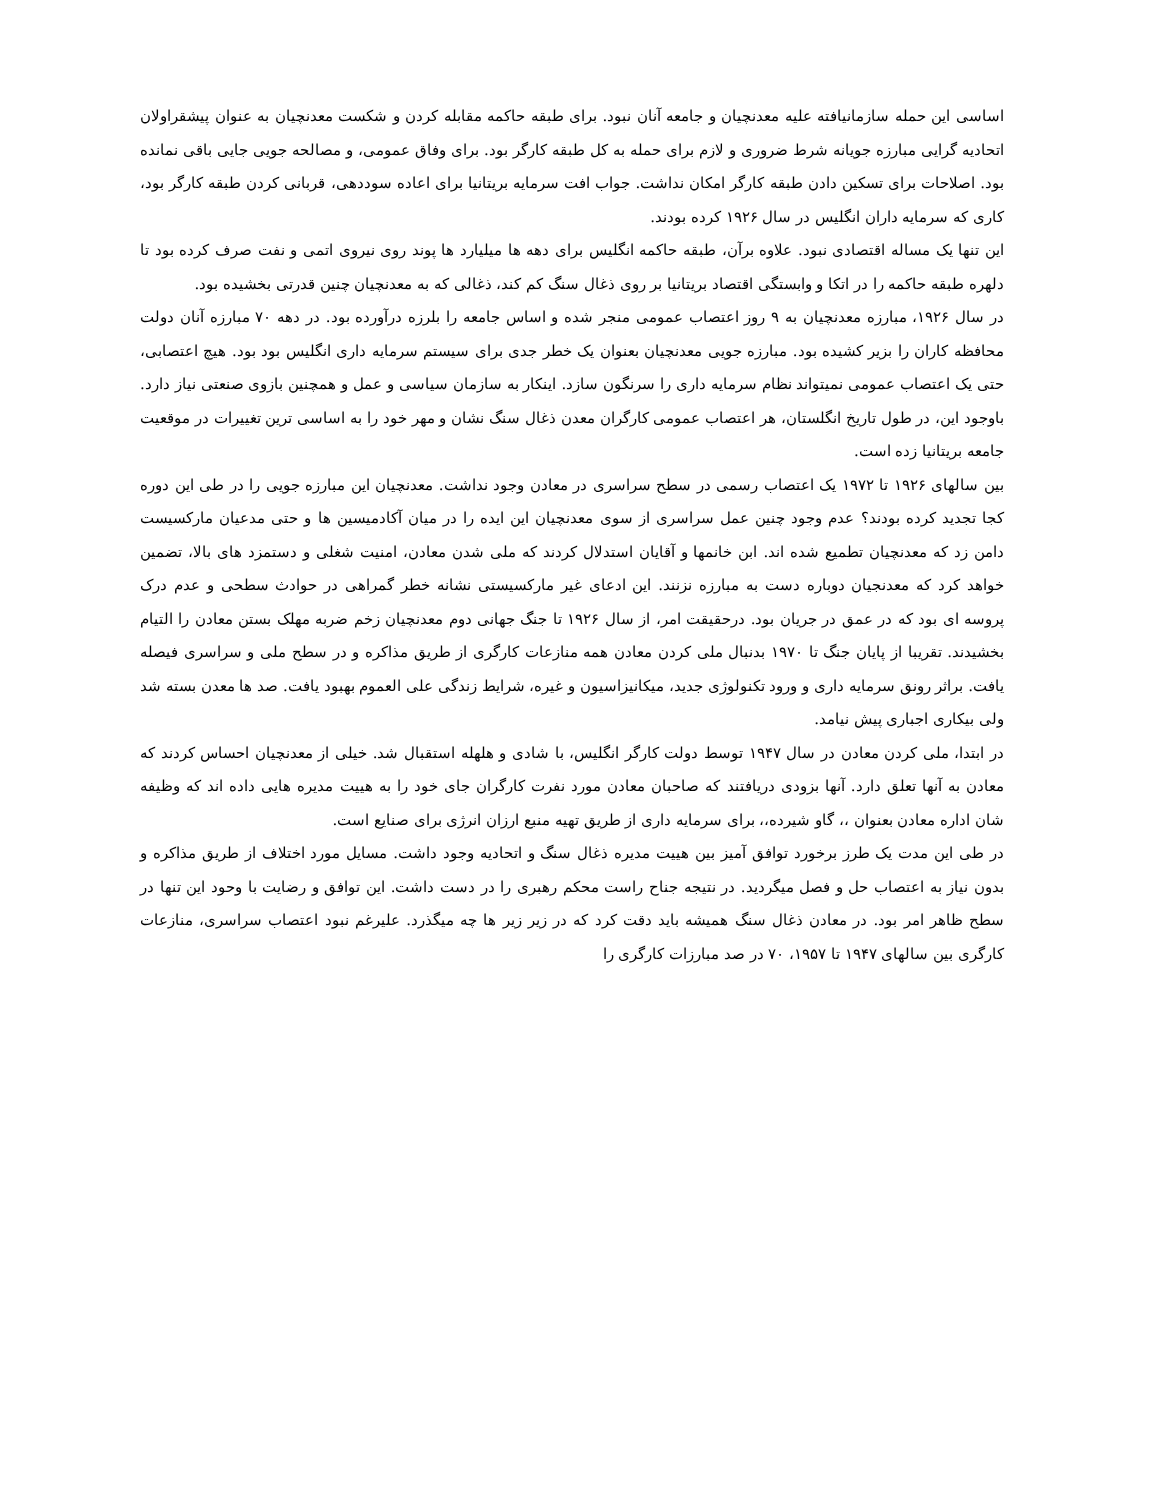اساسی این حمله سازمانیافته علیه معدنچیان و جامعه آنان نبود. برای طبقه حاکمه مقابله کردن و شکست معدنچیان به عنوان پیشقراولان اتحادیه گرایی مبارزه جویانه شرط ضروری و لازم برای حمله به کل طبقه کارگر بود. برای وفاق عمومی، و مصالحه جویی جایی باقی نمانده بود. اصلاحات برای تسکین دادن طبقه کارگر امکان نداشت. جواب افت سرمایه بریتانیا برای اعاده سوددهی، قربانی کردن طبقه کارگر بود، کاری که سرمایه داران انگلیس در سال ۱۹۲۶ کرده بودند.
این تنها یک مساله اقتصادی نبود. علاوه برآن، طبقه حاکمه انگلیس برای دهه ها میلیارد ها پوند روی نیروی اتمی و نفت صرف کرده بود تا دلهره طبقه حاکمه را در اتکا و وابستگی اقتصاد بریتانیا بر روی ذغال سنگ کم کند، ذغالی که به معدنچیان چنین قدرتی بخشیده بود.
در سال ۱۹۲۶، مبارزه معدنچیان به ۹ روز اعتصاب عمومی منجر شده و اساس جامعه را بلرزه درآورده بود. در دهه ۷۰ مبارزه آنان دولت محافظه کاران را بزیر کشیده بود. مبارزه جویی معدنچیان بعنوان یک خطر جدی برای سیستم سرمایه داری انگلیس بود بود. هیچ اعتصابی، حتی یک اعتصاب عمومی نمیتواند نظام سرمایه داری را سرنگون سازد. اینکار به سازمان سیاسی و عمل و همچنین بازوی صنعتی نیاز دارد. باوجود این، در طول تاریخ انگلستان، هر اعتصاب عمومی کارگران معدن ذغال سنگ نشان و مهر خود را به اساسی ترین تغییرات در موقعیت جامعه بریتانیا زده است.
بین سالهای ۱۹۲۶ تا ۱۹۷۲ یک اعتصاب رسمی در سطح سراسری در معادن وجود نداشت. معدنچیان این مبارزه جویی را در طی این دوره کجا تجدید کرده بودند؟ عدم وجود چنین عمل سراسری از سوی معدنچیان این ایده را در میان آکادمیسین ها و حتی مدعیان مارکسیست دامن زد که معدنچیان تطمیع شده اند. ابن خانمها و آقایان استدلال کردند که ملی شدن معادن، امنیت شغلی و دستمزد های بالا، تضمین خواهد کرد که معدنجیان دوباره دست به مبارزه نزنند. این ادعای غیر مارکسیستی نشانه خطر گمراهی در حوادث سطحی و عدم درک پروسه ای بود که در عمق در جریان بود. درحقیقت امر، از سال ۱۹۲۶ تا جنگ جهانی دوم معدنچیان زخم ضربه مهلک بستن معادن را التیام بخشیدند. تقریبا از پایان جنگ تا ۱۹۷۰ بدنبال ملی کردن معادن همه منازعات کارگری از طریق مذاکره و در سطح ملی و سراسری فیصله یافت. براثر رونق سرمایه داری و ورود تکنولوژی جدید، میکانیزاسیون و غیره، شرایط زندگی علی العموم بهبود یافت. صد ها معدن بسته شد ولی بیکاری اجباری پیش نیامد.
در ابتدا، ملی کردن معادن در سال ۱۹۴۷ توسط دولت کارگر انگلیس، با شادی و هلهله استقبال شد. خیلی از معدنچیان احساس کردند که معادن به آنها تعلق دارد. آنها بزودی دریافتند که صاحبان معادن مورد نفرت کارگران جای خود را به هییت مدیره هایی داده اند که وظیفه شان اداره معادن بعنوان ،، گاو شیرده،، برای سرمایه داری از طریق تهیه منبع ارزان انرژی برای صنایع است.
در طی این مدت یک طرز برخورد توافق آمیز بین هییت مدیره ذغال سنگ و اتحادیه وجود داشت. مسایل مورد اختلاف از طریق مذاکره و بدون نیاز به اعتصاب حل و فصل میگردید. در نتیجه جناح راست محکم رهبری را در دست داشت. این توافق و رضایت با وحود این تنها در سطح ظاهر امر بود. در معادن ذغال سنگ همیشه باید دقت کرد که در زیر زیر ها چه میگذرد. علیرغم نبود اعتصاب سراسری، منازعات کارگری بین سالهای ۱۹۴۷ تا ۱۹۵۷، ۷۰ در صد مبارزات کارگری را